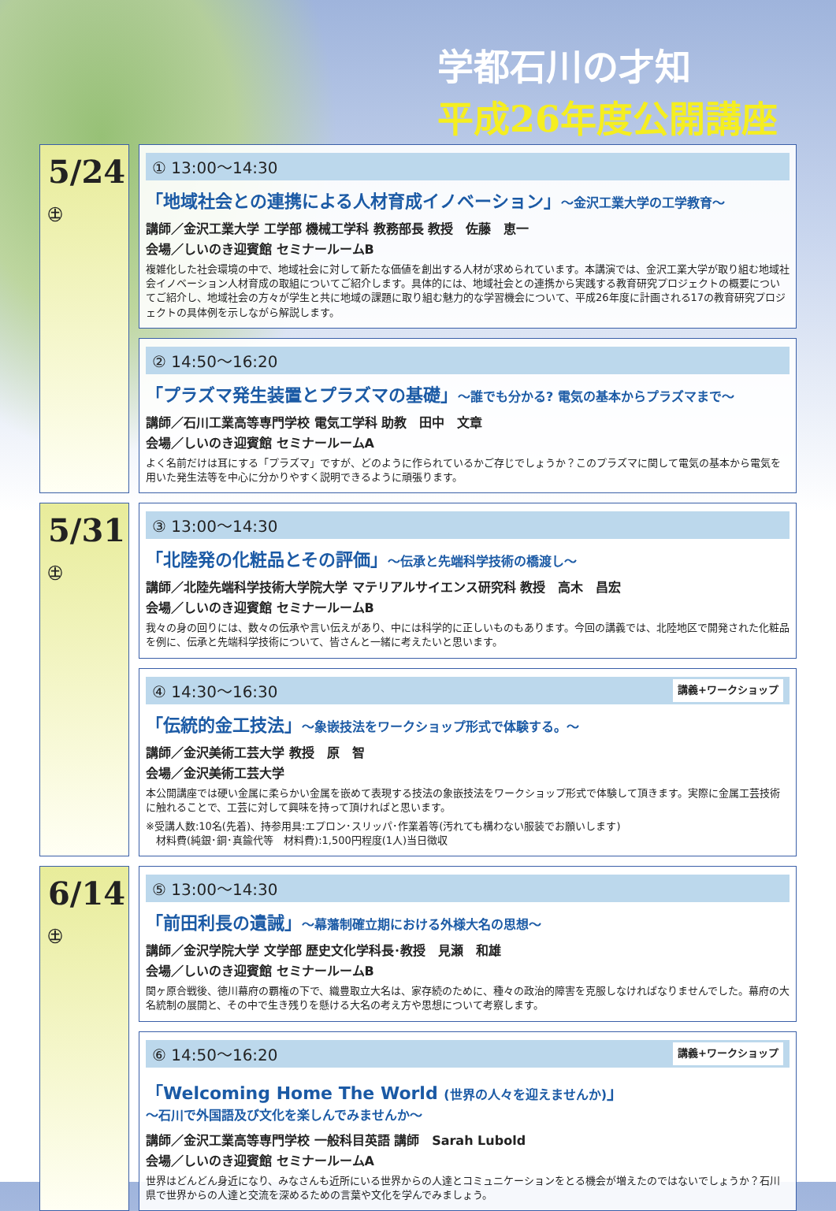学都石川の才知
平成26年度公開講座
5/24 ㊏
① 13:00〜14:30
「地域社会との連携による人材育成イノベーション」〜金沢工業大学の工学教育〜
講師／金沢工業大学 工学部 機械工学科 教務部長 教授　佐藤　恵一
会場／しいのき迎賓館 セミナールームB
複雑化した社会環境の中で、地域社会に対して新たな価値を創出する人材が求められています。本講演では、金沢工業大学が取り組む地域社会イノベーション人材育成の取組についてご紹介します。具体的には、地域社会との連携から実践する教育研究プロジェクトの概要についてご紹介し、地域社会の方々が学生と共に地域の課題に取り組む魅力的な学習機会について、平成26年度に計画される17の教育研究プロジェクトの具体例を示しながら解説します。
② 14:50〜16:20
「プラズマ発生装置とプラズマの基礎」〜誰でも分かる? 電気の基本からプラズマまで〜
講師／石川工業高等専門学校 電気工学科 助教　田中　文章
会場／しいのき迎賓館 セミナールームA
よく名前だけは耳にする「プラズマ」ですが、どのように作られているかご存じでしょうか？このプラズマに関して電気の基本から電気を用いた発生法等を中心に分かりやすく説明できるように頑張ります。
5/31 ㊏
③ 13:00〜14:30
「北陸発の化粧品とその評価」〜伝承と先端科学技術の橋渡し〜
講師／北陸先端科学技術大学院大学 マテリアルサイエンス研究科 教授　高木　昌宏
会場／しいのき迎賓館 セミナールームB
我々の身の回りには、数々の伝承や言い伝えがあり、中には科学的に正しいものもあります。今回の講義では、北陸地区で開発された化粧品を例に、伝承と先端科学技術について、皆さんと一緒に考えたいと思います。
④ 14:30〜16:30 講義+ワークショップ
「伝統的金工技法」〜象嵌技法をワークショップ形式で体験する。〜
講師／金沢美術工芸大学 教授　原　智
会場／金沢美術工芸大学
本公開講座では硬い金属に柔らかい金属を嵌めて表現する技法の象嵌技法をワークショップ形式で体験して頂きます。実際に金属工芸技術に触れることで、工芸に対して興味を持って頂ければと思います。
※受講人数:10名(先着)、持参用具:エプロン･スリッパ･作業着等(汚れても構わない服装でお願いします)
　材料費(純銀･銅･真鍮代等　材料費):1,500円程度(1人)当日徴収
6/14 ㊏
⑤ 13:00〜14:30
「前田利長の遺誡」〜幕藩制確立期における外様大名の思想〜
講師／金沢学院大学 文学部 歴史文化学科長･教授　見瀬　和雄
会場／しいのき迎賓館 セミナールームB
関ヶ原合戦後、徳川幕府の覇権の下で、織豊取立大名は、家存続のために、種々の政治的障害を克服しなければなりませんでした。幕府の大名統制の展開と、その中で生き残りを懸ける大名の考え方や思想について考察します。
⑥ 14:50〜16:20 講義+ワークショップ
「Welcoming Home The World (世界の人々を迎えませんか)」
〜石川で外国語及び文化を楽しんでみませんか〜
講師／金沢工業高等専門学校 一般科目英語 講師　Sarah Lubold
会場／しいのき迎賓館 セミナールームA
世界はどんどん身近になり、みなさんも近所にいる世界からの人達とコミュニケーションをとる機会が増えたのではないでしょうか？石川県で世界からの人達と交流を深めるための言葉や文化を学んでみましょう。